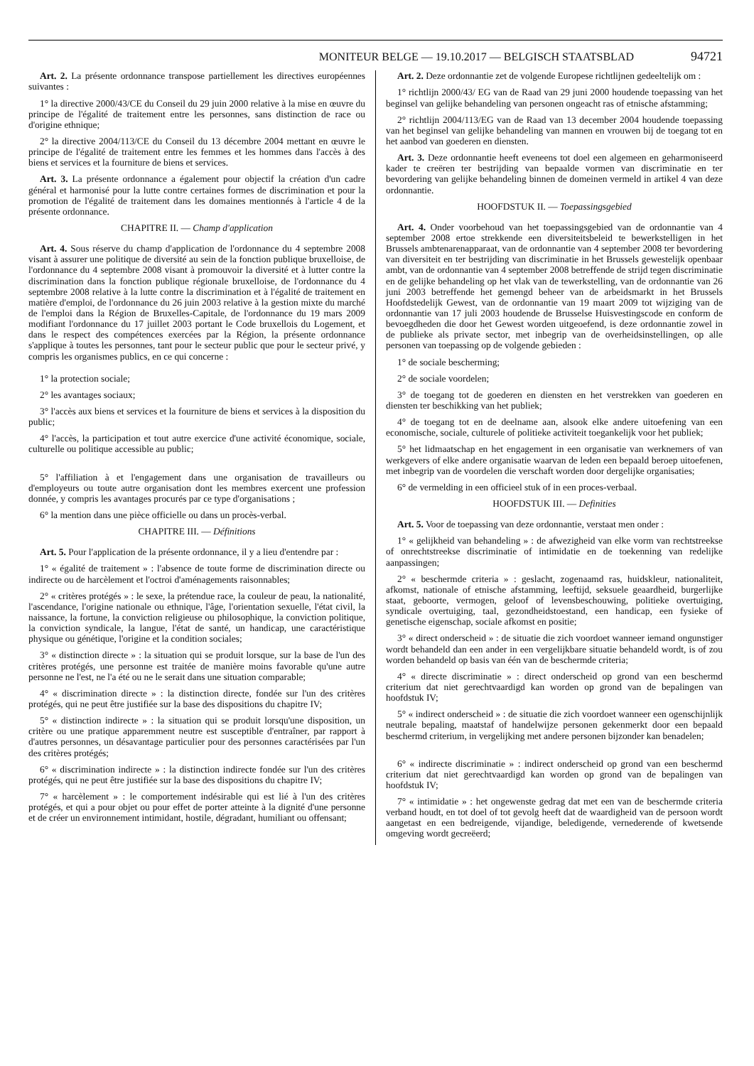MONITEUR BELGE — 19.10.2017 — BELGISCH STAATSBLAD 94721
Art. 2. La présente ordonnance transpose partiellement les directives européennes suivantes :
1° la directive 2000/43/CE du Conseil du 29 juin 2000 relative à la mise en œuvre du principe de l'égalité de traitement entre les personnes, sans distinction de race ou d'origine ethnique;
2° la directive 2004/113/CE du Conseil du 13 décembre 2004 mettant en œuvre le principe de l'égalité de traitement entre les femmes et les hommes dans l'accès à des biens et services et la fourniture de biens et services.
Art. 3. La présente ordonnance a également pour objectif la création d'un cadre général et harmonisé pour la lutte contre certaines formes de discrimination et pour la promotion de l'égalité de traitement dans les domaines mentionnés à l'article 4 de la présente ordonnance.
CHAPITRE II. — Champ d'application
Art. 4. Sous réserve du champ d'application de l'ordonnance du 4 septembre 2008 visant à assurer une politique de diversité au sein de la fonction publique bruxelloise, de l'ordonnance du 4 septembre 2008 visant à promouvoir la diversité et à lutter contre la discrimination dans la fonction publique régionale bruxelloise, de l'ordonnance du 4 septembre 2008 relative à la lutte contre la discrimination et à l'égalité de traitement en matière d'emploi, de l'ordonnance du 26 juin 2003 relative à la gestion mixte du marché de l'emploi dans la Région de Bruxelles-Capitale, de l'ordonnance du 19 mars 2009 modifiant l'ordonnance du 17 juillet 2003 portant le Code bruxellois du Logement, et dans le respect des compétences exercées par la Région, la présente ordonnance s'applique à toutes les personnes, tant pour le secteur public que pour le secteur privé, y compris les organismes publics, en ce qui concerne :
1° la protection sociale;
2° les avantages sociaux;
3° l'accès aux biens et services et la fourniture de biens et services à la disposition du public;
4° l'accès, la participation et tout autre exercice d'une activité économique, sociale, culturelle ou politique accessible au public;
5° l'affiliation à et l'engagement dans une organisation de travailleurs ou d'employeurs ou toute autre organisation dont les membres exercent une profession donnée, y compris les avantages procurés par ce type d'organisations ;
6° la mention dans une pièce officielle ou dans un procès-verbal.
CHAPITRE III. — Définitions
Art. 5. Pour l'application de la présente ordonnance, il y a lieu d'entendre par :
1° « égalité de traitement » : l'absence de toute forme de discrimination directe ou indirecte ou de harcèlement et l'octroi d'aménagements raisonnables;
2° « critères protégés » : le sexe, la prétendue race, la couleur de peau, la nationalité, l'ascendance, l'origine nationale ou ethnique, l'âge, l'orientation sexuelle, l'état civil, la naissance, la fortune, la conviction religieuse ou philosophique, la conviction politique, la conviction syndicale, la langue, l'état de santé, un handicap, une caractéristique physique ou génétique, l'origine et la condition sociales;
3° « distinction directe » : la situation qui se produit lorsque, sur la base de l'un des critères protégés, une personne est traitée de manière moins favorable qu'une autre personne ne l'est, ne l'a été ou ne le serait dans une situation comparable;
4° « discrimination directe » : la distinction directe, fondée sur l'un des critères protégés, qui ne peut être justifiée sur la base des dispositions du chapitre IV;
5° « distinction indirecte » : la situation qui se produit lorsqu'une disposition, un critère ou une pratique apparemment neutre est susceptible d'entraîner, par rapport à d'autres personnes, un désavantage particulier pour des personnes caractérisées par l'un des critères protégés;
6° « discrimination indirecte » : la distinction indirecte fondée sur l'un des critères protégés, qui ne peut être justifiée sur la base des dispositions du chapitre IV;
7° « harcèlement » : le comportement indésirable qui est lié à l'un des critères protégés, et qui a pour objet ou pour effet de porter atteinte à la dignité d'une personne et de créer un environnement intimidant, hostile, dégradant, humiliant ou offensant;
Art. 2. Deze ordonnantie zet de volgende Europese richtlijnen gedeeltelijk om :
1° richtlijn 2000/43/ EG van de Raad van 29 juni 2000 houdende toepassing van het beginsel van gelijke behandeling van personen ongeacht ras of etnische afstamming;
2° richtlijn 2004/113/EG van de Raad van 13 december 2004 houdende toepassing van het beginsel van gelijke behandeling van mannen en vrouwen bij de toegang tot en het aanbod van goederen en diensten.
Art. 3. Deze ordonnantie heeft eveneens tot doel een algemeen en geharmoniseerd kader te creëren ter bestrijding van bepaalde vormen van discriminatie en ter bevordering van gelijke behandeling binnen de domeinen vermeld in artikel 4 van deze ordonnantie.
HOOFDSTUK II. — Toepassingsgebied
Art. 4. Onder voorbehoud van het toepassingsgebied van de ordonnantie van 4 september 2008 ertoe strekkende een diversiteitsbeleid te bewerkstelligen in het Brussels ambtenarenapparaat, van de ordonnantie van 4 september 2008 ter bevordering van diversiteit en ter bestrijding van discriminatie in het Brussels gewestelijk openbaar ambt, van de ordonnantie van 4 september 2008 betreffende de strijd tegen discriminatie en de gelijke behandeling op het vlak van de tewerkstelling, van de ordonnantie van 26 juni 2003 betreffende het gemengd beheer van de arbeidsmarkt in het Brussels Hoofdstedelijk Gewest, van de ordonnantie van 19 maart 2009 tot wijziging van de ordonnantie van 17 juli 2003 houdende de Brusselse Huisvestingscode en conform de bevoegdheden die door het Gewest worden uitgeoefend, is deze ordonnantie zowel in de publieke als private sector, met inbegrip van de overheidsinstellingen, op alle personen van toepassing op de volgende gebieden :
1° de sociale bescherming;
2° de sociale voordelen;
3° de toegang tot de goederen en diensten en het verstrekken van goederen en diensten ter beschikking van het publiek;
4° de toegang tot en de deelname aan, alsook elke andere uitoefening van een economische, sociale, culturele of politieke activiteit toegankelijk voor het publiek;
5° het lidmaatschap en het engagement in een organisatie van werknemers of van werkgevers of elke andere organisatie waarvan de leden een bepaald beroep uitoefenen, met inbegrip van de voordelen die verschaft worden door dergelijke organisaties;
6° de vermelding in een officieel stuk of in een proces-verbaal.
HOOFDSTUK III. — Definities
Art. 5. Voor de toepassing van deze ordonnantie, verstaat men onder :
1° « gelijkheid van behandeling » : de afwezigheid van elke vorm van rechtstreekse of onrechtstreekse discriminatie of intimidatie en de toekenning van redelijke aanpassingen;
2° « beschermde criteria » : geslacht, zogenaamd ras, huidskleur, nationaliteit, afkomst, nationale of etnische afstamming, leeftijd, seksuele geaardheid, burgerlijke staat, geboorte, vermogen, geloof of levensbeschouwing, politieke overtuiging, syndicale overtuiging, taal, gezondheidstoestand, een handicap, een fysieke of genetische eigenschap, sociale afkomst en positie;
3° « direct onderscheid » : de situatie die zich voordoet wanneer iemand ongunstiger wordt behandeld dan een ander in een vergelijkbare situatie behandeld wordt, is of zou worden behandeld op basis van één van de beschermde criteria;
4° « directe discriminatie » : direct onderscheid op grond van een beschermd criterium dat niet gerechtvaardigd kan worden op grond van de bepalingen van hoofdstuk IV;
5° « indirect onderscheid » : de situatie die zich voordoet wanneer een ogenschijnlijk neutrale bepaling, maatstaf of handelwijze personen gekenmerkt door een bepaald beschermd criterium, in vergelijking met andere personen bijzonder kan benadelen;
6° « indirecte discriminatie » : indirect onderscheid op grond van een beschermd criterium dat niet gerechtvaardigd kan worden op grond van de bepalingen van hoofdstuk IV;
7° « intimidatie » : het ongewenste gedrag dat met een van de beschermde criteria verband houdt, en tot doel of tot gevolg heeft dat de waardigheid van de persoon wordt aangetast en een bedreigende, vijandige, beledigende, vernederende of kwetsende omgeving wordt gecreëerd;